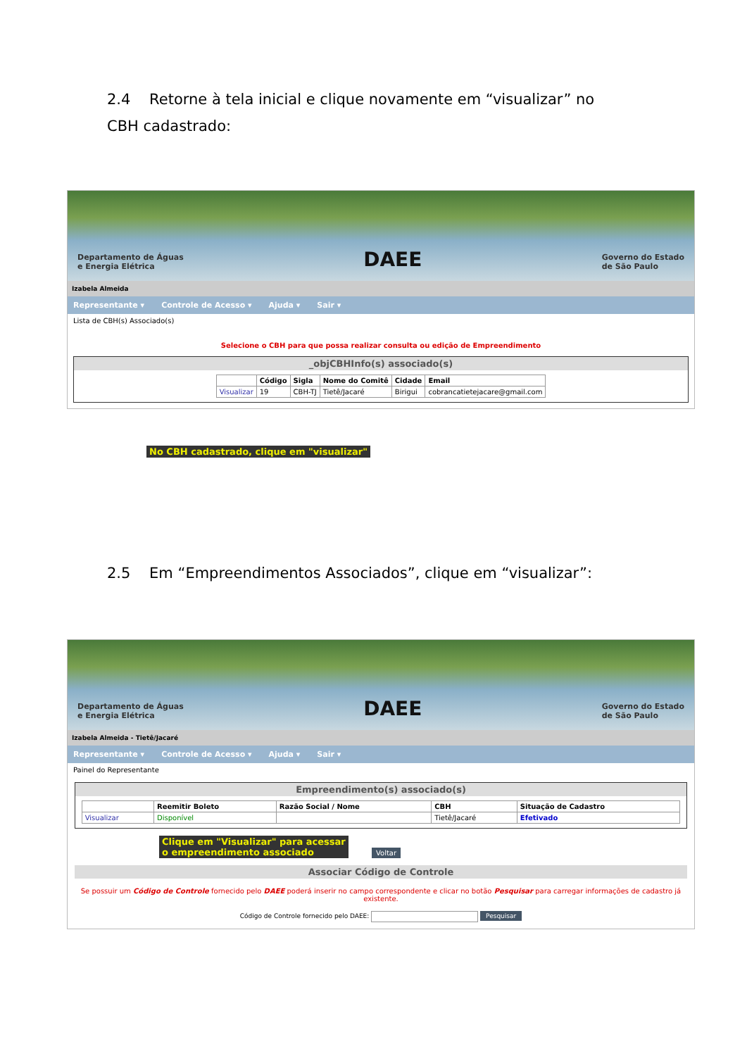2.4 Retorne à tela inicial e clique novamente em “visualizar” no CBH cadastrado:
Departamento de Águas
e Energia Elétrica
DAEE
Governo do Estado
de São Paulo
Izabela Almeida
Representante ▾ Controle de Acesso ▾ Ajuda ▾ Sair ▾
Lista de CBH(s) Associado(s)
Selecione o CBH para que possa realizar consulta ou edição de Empreendimento
_objCBHInfo(s) associado(s)
| | Código | Sigla | Nome do Comitê | Cidade | Email |
| --- | --- | --- | --- | --- | --- |
| Visualizar | 19 | CBH-TJ | Tietê/Jacaré | Birigui | cobrancatietejacare@gmail.com |
No CBH cadastrado, clique em "visualizar"
2.5 Em “Empreendimentos Associados”, clique em “visualizar”:
Departamento de Águas
e Energia Elétrica
DAEE
Governo do Estado
de São Paulo
Izabela Almeida - Tietê/Jacaré
Representante ▾ Controle de Acesso ▾ Ajuda ▾ Sair ▾
Painel do Representante
Empreendimento(s) associado(s)
| | Reemitir Boleto | Razão Social / Nome | CBH | Situação de Cadastro |
| --- | --- | --- | --- | --- |
| Visualizar | Disponível | | Tietê/Jacaré | Efetivado |
Clique em "Visualizar" para acessar
o empreendimento associado Voltar
Associar Código de Controle
Se possuir um Código de Controle fornecido pelo DAEE poderá inserir no campo correspondente e clicar no botão Pesquisar para carregar informações de cadastro já existente.
Código de Controle fornecido pelo DAEE: Pesquisar